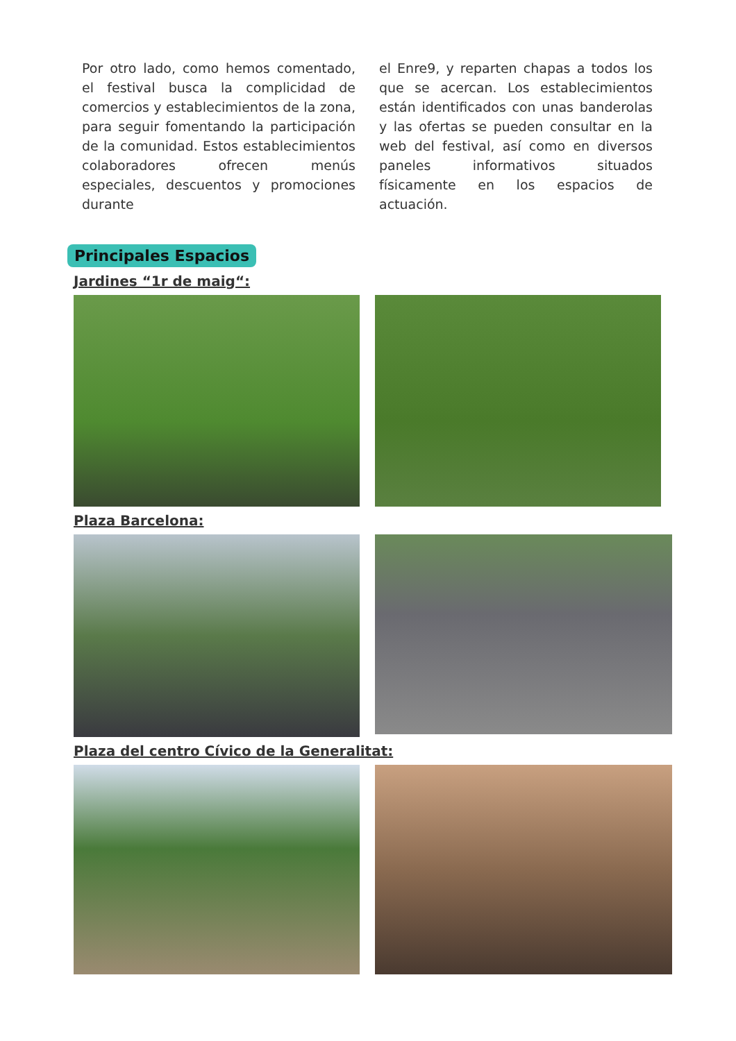Por otro lado, como hemos comentado, el festival busca la complicidad de comercios y establecimientos de la zona, para seguir fomentando la participación de la comunidad. Estos establecimientos colaboradores ofrecen menús especiales, descuentos y promociones durante
el Enre9, y reparten chapas a todos los que se acercan. Los establecimientos están identificados con unas banderolas y las ofertas se pueden consultar en la web del festival, así como en diversos paneles informativos situados físicamente en los espacios de actuación.
Principales Espacios
Jardines “1r de maig“:
Plaza Barcelona:
Plaza del centro Cívico de la Generalitat: